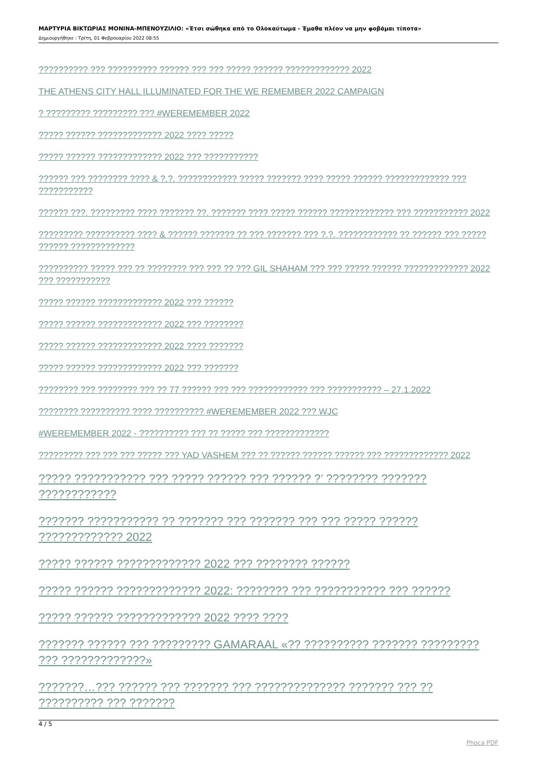ΜΑΡΤΥΡΙΑ ΒΙΚΤΩΡΙΑΣ ΜΟΝΙΝΑ-ΜΠΕΝΟΥΖΙΛΙΟ: «Έτσι σώθηκα από το Ολοκαύτωμα - Έμαθα πλέον να μην φοβάμαι τίποτα»
Δημιουργήθηκε : Τρίτη, 01 Φεβρουαρίου 2022 08:55
?????????? ??? ?????????? ?????? ??? ??? ????? ?????? ????????????? 2022
THE ATHENS CITY HALL ILLUMINATED FOR THE WE REMEMBER 2022 CAMPAIGN
? ????????? ????????? ??? #WEREMEMBER 2022
????? ?????? ????????????? 2022 ???? ?????
????? ?????? ????????????? 2022 ??? ???????????
?????? ??? ???????? ???? & ?.?. ???????????? ????? ??????? ???? ????? ?????? ????????????? ??? ???????????
?????? ???. ????????? ???? ??????? ??. ??????? ???? ????? ?????? ????????????? ??? ??????????? 2022
????????? ?????????? ???? & ?????? ??????? ?? ??? ??????? ??? ?.?. ???????????? ?? ?????? ??? ????? ?????? ?????????????
?????????? ????? ??? ?? ???????? ??? ??? ?? ??? GIL SHAHAM ??? ??? ????? ?????? ????????????? 2022 ??? ???????????
????? ?????? ????????????? 2022 ??? ??????
????? ?????? ????????????? 2022 ??? ????????
????? ?????? ????????????? 2022 ???? ???????
????? ?????? ????????????? 2022 ??? ???????
???????? ??? ???????? ??? ?? 77 ?????? ??? ??? ???????????? ??? ??????????? – 27.1.2022
???????? ?????????? ???? ?????????? #WEREMEMBER 2022 ??? WJC
#WEREMEMBER 2022 - ?????????? ??? ?? ????? ??? ?????????????
????????? ??? ??? ??? ????? ??? YAD VASHEM ??? ?? ?????? ?????? ?????? ??? ????????????? 2022
????? ??????????? ??? ????? ?????? ??? ?????? ?’ ???????? ??????? ????????????
??????? ??????????? ?? ??????? ??? ??????? ??? ??? ????? ?????? ????????????? 2022
????? ?????? ????????????? 2022 ??? ???????? ??????
????? ?????? ????????????? 2022: ???????? ??? ??????????? ??? ??????
????? ?????? ????????????? 2022 ???? ????
??????? ?????? ??? ????????? GAMARAAL «?? ?????????? ??????? ????????? ??? ?????????????»
???????…??? ?????? ??? ??????? ??? ?????????????? ??????? ??? ?? ?????????? ??? ???????
4 / 5
Phoca PDF